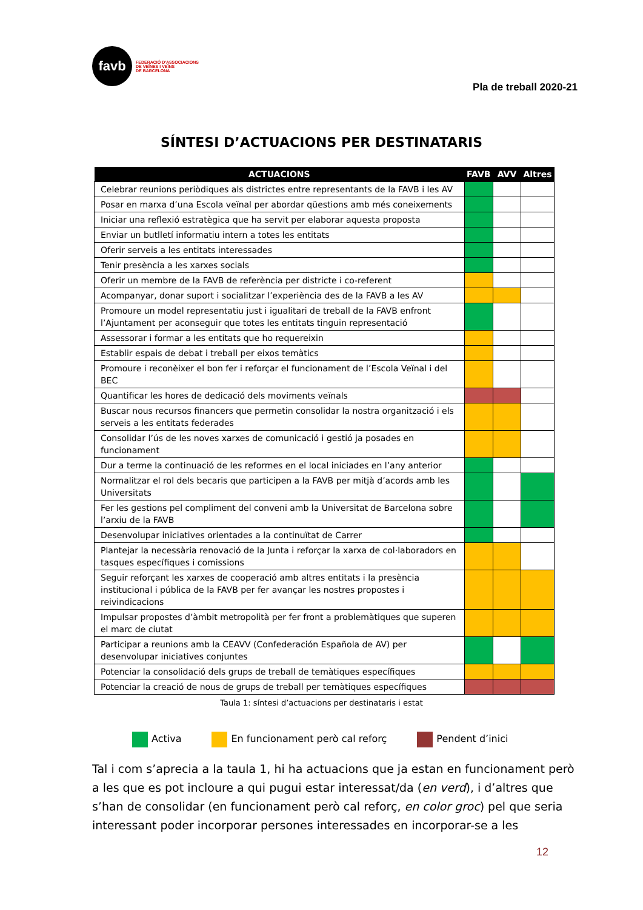favb
FEDERACIÓ D'ASSOCIACIONS
DE VEÏNES I VEÏNS
DE BARCELONA
Pla de treball 2020-21
SÍNTESI D’ACTUACIONS PER DESTINATARIS
| ACTUACIONS | FAVB | AVV | Altres |
| --- | --- | --- | --- |
| Celebrar reunions periòdiques als districtes entre representants de la FAVB i les AV | | | |
| Posar en marxa d’una Escola veïnal per abordar qüestions amb més coneixements | | | |
| Iniciar una reflexió estratègica que ha servit per elaborar aquesta proposta | | | |
| Enviar un butlletí informatiu intern a totes les entitats | | | |
| Oferir serveis a les entitats interessades | | | |
| Tenir presència a les xarxes socials | | | |
| Oferir un membre de la FAVB de referència per districte i co-referent | | | |
| Acompanyar, donar suport i socialitzar l’experiència des de la FAVB a les AV | | | |
| Promoure un model representatiu just i igualitari de treball de la FAVB enfront l’Ajuntament per aconseguir que totes les entitats tinguin representació | | | |
| Assessorar i formar a les entitats que ho requereixin | | | |
| Establir espais de debat i treball per eixos temàtics | | | |
| Promoure i reconèixer el bon fer i reforçar el funcionament de l’Escola Veïnal i del BEC | | | |
| Quantificar les hores de dedicació dels moviments veïnals | | | |
| Buscar nous recursos financers que permetin consolidar la nostra organització i els serveis a les entitats federades | | | |
| Consolidar l’ús de les noves xarxes de comunicació i gestió ja posades en funcionament | | | |
| Dur a terme la continuació de les reformes en el local iniciades en l’any anterior | | | |
| Normalitzar el rol dels becaris que participen a la FAVB per mitjà d’acords amb les Universitats | | | |
| Fer les gestions pel compliment del conveni amb la Universitat de Barcelona sobre l’arxiu de la FAVB | | | |
| Desenvolupar iniciatives orientades a la continuïtat de Carrer | | | |
| Plantejar la necessària renovació de la Junta i reforçar la xarxa de col·laboradors en tasques específiques i comissions | | | |
| Seguir reforçant les xarxes de cooperació amb altres entitats i la presència institucional i pública de la FAVB per fer avançar les nostres propostes i reivindicacions | | | |
| Impulsar propostes d’àmbit metropolità per fer front a problemàtiques que superen el marc de ciutat | | | |
| Participar a reunions amb la CEAVV (Confederación Española de AV) per desenvolupar iniciatives conjuntes | | | |
| Potenciar la consolidació dels grups de treball de temàtiques específiques | | | |
| Potenciar la creació de nous de grups de treball per temàtiques específiques | | | |
Taula 1: síntesi d’actuacions per destinataris i estat
Activa
En funcionament però cal reforç
Pendent d’inici
Tal i com s’aprecia a la taula 1, hi ha actuacions que ja estan en funcionament però a les que es pot incloure a qui pugui estar interessat/da (en verd), i d’altres que s’han de consolidar (en funcionament però cal reforç, en color groc) pel que seria interessant poder incorporar persones interessades en incorporar-se a les
12